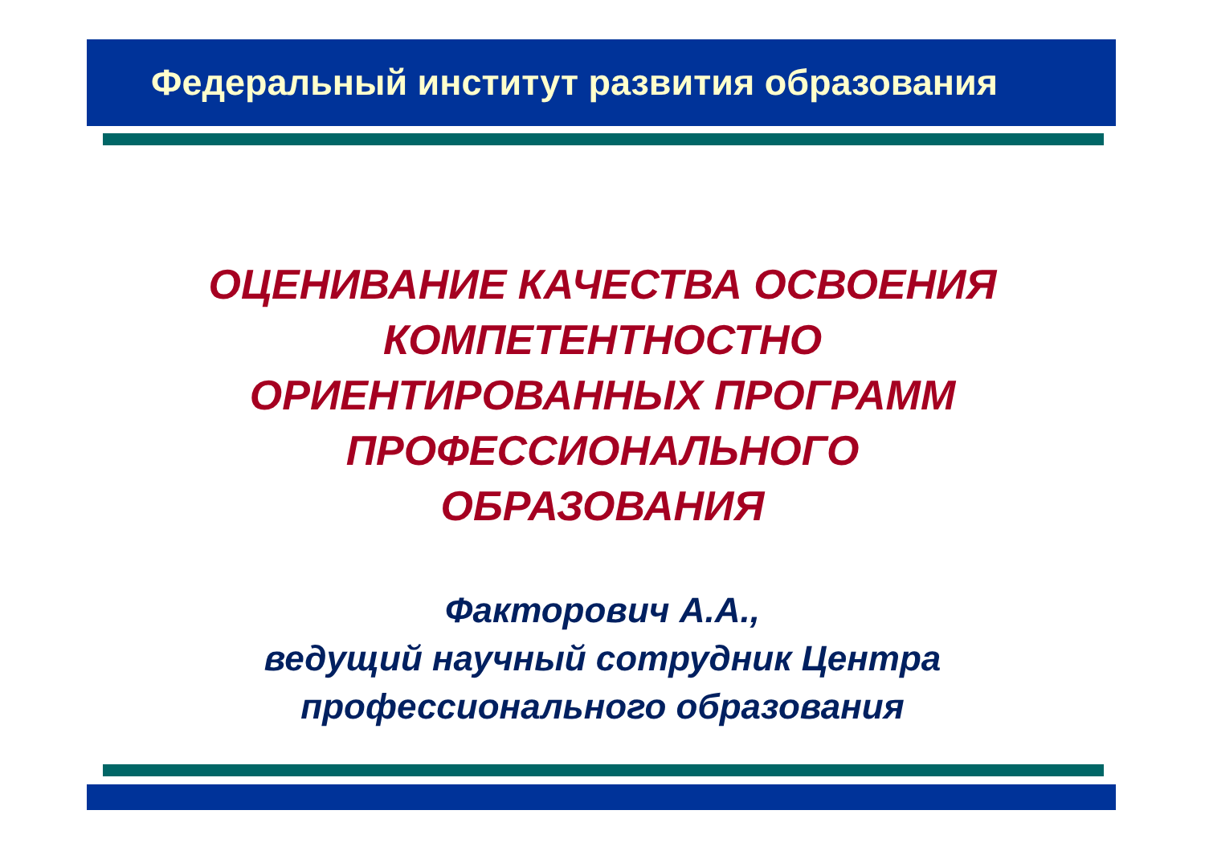Федеральный институт развития образования
ОЦЕНИВАНИЕ КАЧЕСТВА ОСВОЕНИЯ
КОМПЕТЕНТНОСТНО
ОРИЕНТИРОВАННЫХ ПРОГРАММ
ПРОФЕССИОНАЛЬНОГО
ОБРАЗОВАНИЯ
Факторович А.А.,
ведущий научный сотрудник Центра
профессионального образования